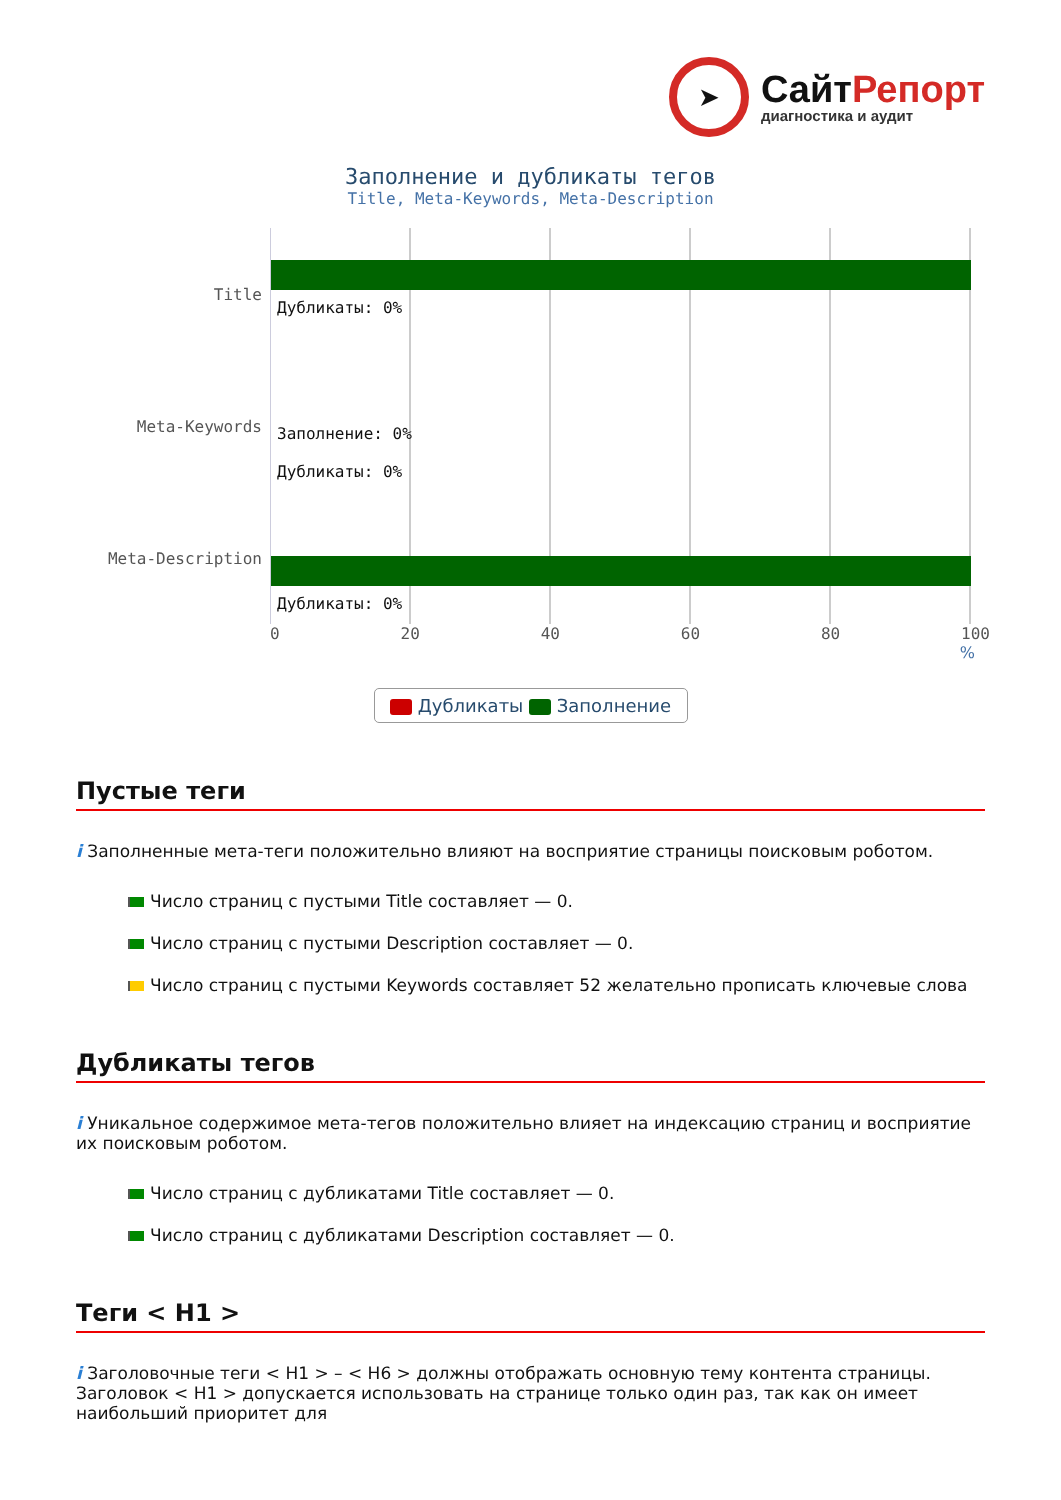➤
СайтРепорт
диагностика и аудит
Заполнение и дубликаты тегов
Title, Meta-Keywords, Meta-Description
Title
Meta-Keywords
Meta-Description
Дубликаты: 0%
Заполнение: 0%
Дубликаты: 0%
Дубликаты: 0%
0 20 40 60 80 100
%
Дубликаты Заполнение
Пустые теги
i Заполненные мета-теги положительно влияют на восприятие страницы поисковым роботом.
Число страниц с пустыми Title составляет — 0.
Число страниц с пустыми Description составляет — 0.
Число страниц с пустыми Keywords составляет 52 желательно прописать ключевые слова
Дубликаты тегов
i Уникальное содержимое мета-тегов положительно влияет на индексацию страниц и восприятие их поисковым роботом.
Число страниц с дубликатами Title составляет — 0.
Число страниц с дубликатами Description составляет — 0.
Теги < H1 >
i Заголовочные теги < H1 > – < H6 > должны отображать основную тему контента страницы. Заголовок < H1 > допускается использовать на странице только один раз, так как он имеет наибольший приоритет для